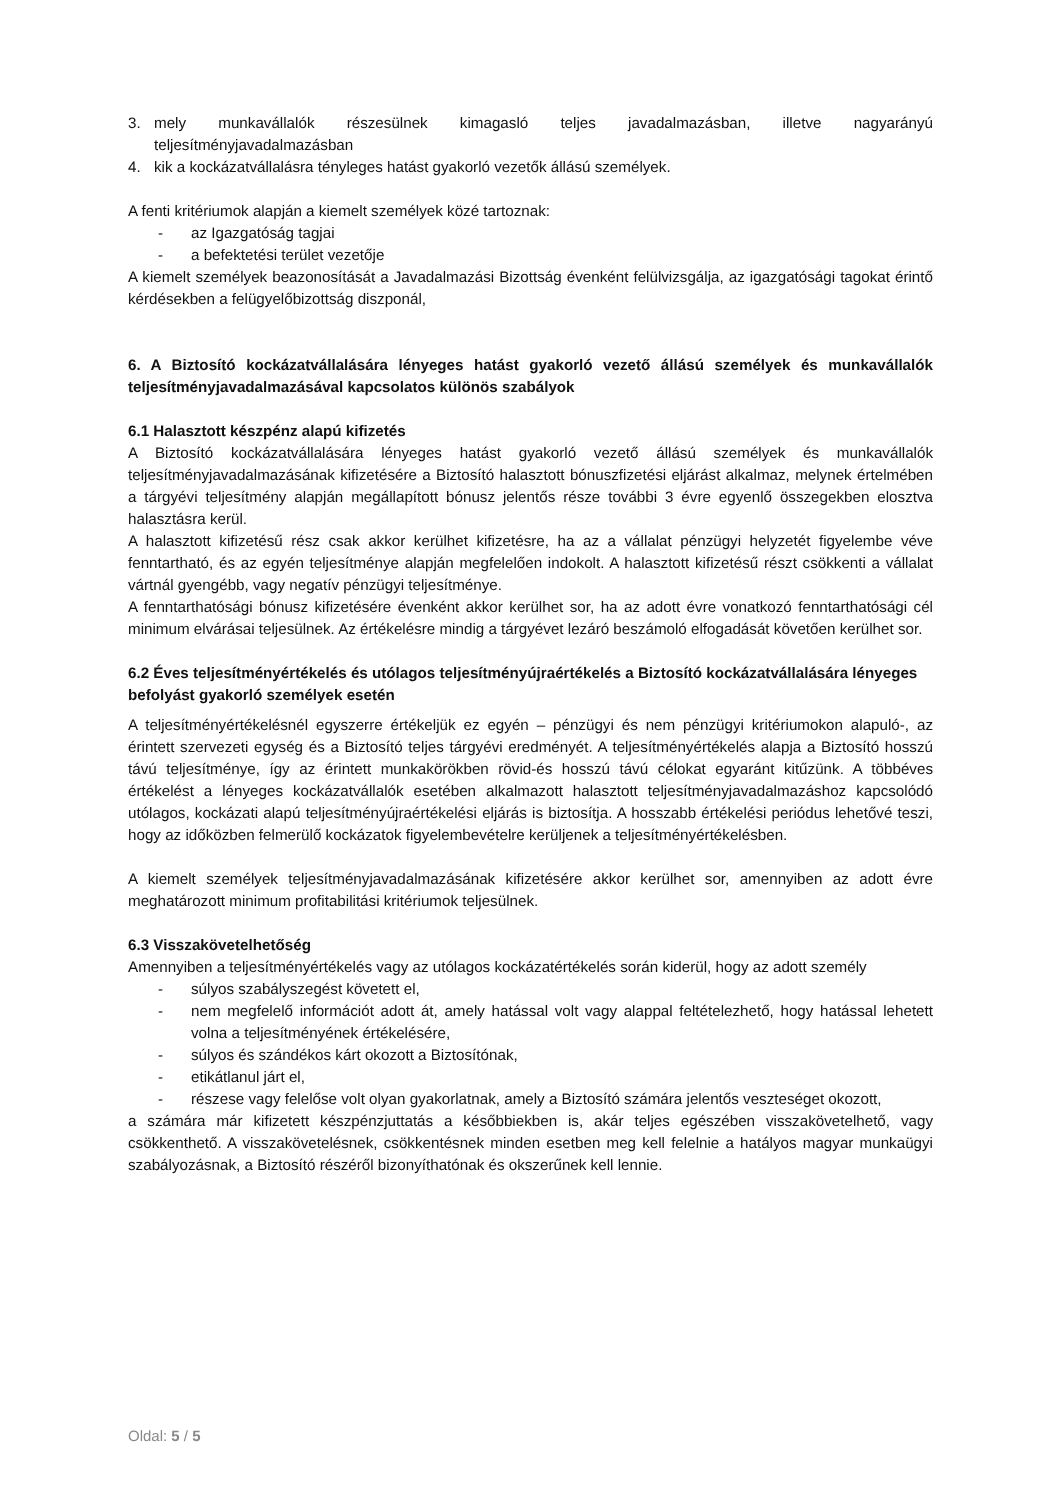3. mely munkavállalók részesülnek kimagasló teljes javadalmazásban, illetve nagyarányú teljesítményjavadalmazásban
4. kik a kockázatvállalásra tényleges hatást gyakorló vezetők állású személyek.
A fenti kritériumok alapján a kiemelt személyek közé tartoznak:
- az Igazgatóság tagjai
- a befektetési terület vezetője
A kiemelt személyek beazonosítását a Javadalmazási Bizottság évenként felülvizsgálja, az igazgatósági tagokat érintő kérdésekben a felügyelőbizottság diszponál,
6. A Biztosító kockázatvállalására lényeges hatást gyakorló vezető állású személyek és munkavállalók teljesítményjavadalmazásával kapcsolatos különös szabályok
6.1 Halasztott készpénz alapú kifizetés
A Biztosító kockázatvállalására lényeges hatást gyakorló vezető állású személyek és munkavállalók teljesítményjavadalmazásának kifizetésére a Biztosító halasztott bónuszfizetési eljárást alkalmaz, melynek értelmében a tárgyévi teljesítmény alapján megállapított bónusz jelentős része további 3 évre egyenlő összegekben elosztva halasztásra kerül.
A halasztott kifizetésű rész csak akkor kerülhet kifizetésre, ha az a vállalat pénzügyi helyzetét figyelembe véve fenntartható, és az egyén teljesítménye alapján megfelelően indokolt. A halasztott kifizetésű részt csökkenti a vállalat vártnál gyengébb, vagy negatív pénzügyi teljesítménye.
A fenntarthatósági bónusz kifizetésére évenként akkor kerülhet sor, ha az adott évre vonatkozó fenntarthatósági cél minimum elvárásai teljesülnek. Az értékelésre mindig a tárgyévet lezáró beszámoló elfogadását követően kerülhet sor.
6.2 Éves teljesítményértékelés és utólagos teljesítményújraértékelés a Biztosító kockázatvállalására lényeges befolyást gyakorló személyek esetén
A teljesítményértékelésnél egyszerre értékeljük ez egyén – pénzügyi és nem pénzügyi kritériumokon alapuló-, az érintett szervezeti egység és a Biztosító teljes tárgyévi eredményét. A teljesítményértékelés alapja a Biztosító hosszú távú teljesítménye, így az érintett munkakörökben rövid-és hosszú távú célokat egyaránt kitűzünk. A többéves értékelést a lényeges kockázatvállalók esetében alkalmazott halasztott teljesítményjavadalmazáshoz kapcsolódó utólagos, kockázati alapú teljesítményújraértékelési eljárás is biztosítja. A hosszabb értékelési periódus lehetővé teszi, hogy az időközben felmerülő kockázatok figyelembevételre kerüljenek a teljesítményértékelésben.
A kiemelt személyek teljesítményjavadalmazásának kifizetésére akkor kerülhet sor, amennyiben az adott évre meghatározott minimum profitabilitási kritériumok teljesülnek.
6.3 Visszakövetelhetőség
Amennyiben a teljesítményértékelés vagy az utólagos kockázatértékelés során kiderül, hogy az adott személy
- súlyos szabályszegést követett el,
- nem megfelelő információt adott át, amely hatással volt vagy alappal feltételezhető, hogy hatással lehetett volna a teljesítményének értékelésére,
- súlyos és szándékos kárt okozott a Biztosítónak,
- etikátlanul járt el,
- részese vagy felelőse volt olyan gyakorlatnak, amely a Biztosító számára jelentős veszteséget okozott,
a számára már kifizetett készpénzjuttatás a későbbiekben is, akár teljes egészében visszakövetelhető, vagy csökkenthető. A visszakövetelésnek, csökkentésnek minden esetben meg kell felelnie a hatályos magyar munkaügyi szabályozásnak, a Biztosító részéről bizonyíthatónak és okszerűnek kell lennie.
Oldal: 5 / 5